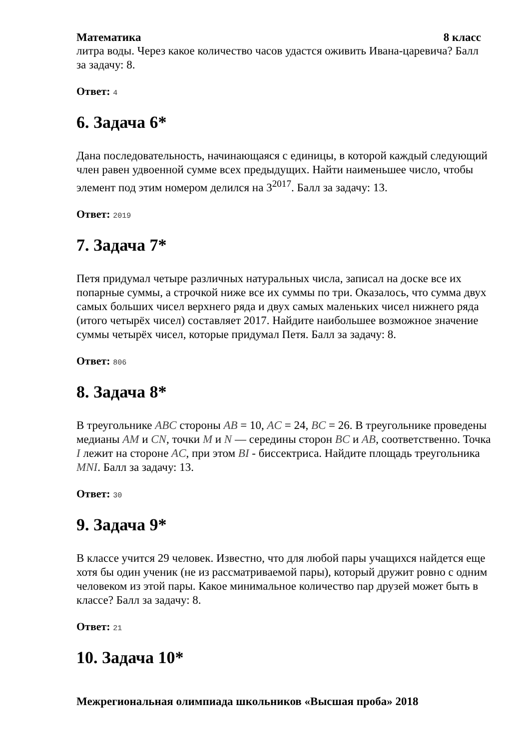Математика 8 класс
литра воды. Через какое количество часов удастся оживить Ивана-царевича? Балл за задачу: 8.
Ответ: 4
6. Задача 6*
Дана последовательность, начинающаяся с единицы, в которой каждый следующий член равен удвоенной сумме всех предыдущих. Найти наименьшее число, чтобы элемент под этим номером делился на 3<sup>2017</sup>. Балл за задачу: 13.
Ответ: 2019
7. Задача 7*
Петя придумал четыре различных натуральных числа, записал на доске все их попарные суммы, а строчкой ниже все их суммы по три. Оказалось, что сумма двух самых больших чисел верхнего ряда и двух самых маленьких чисел нижнего ряда (итого четырёх чисел) составляет 2017. Найдите наибольшее возможное значение суммы четырёх чисел, которые придумал Петя. Балл за задачу: 8.
Ответ: 806
8. Задача 8*
В треугольнике ABC стороны AB = 10, AC = 24, BC = 26. В треугольнике проведены медианы AM и CN, точки M и N — середины сторон BC и AB, соответственно. Точка I лежит на стороне AC, при этом BI - биссектриса. Найдите площадь треугольника MNI. Балл за задачу: 13.
Ответ: 30
9. Задача 9*
В классе учится 29 человек. Известно, что для любой пары учащихся найдется еще хотя бы один ученик (не из рассматриваемой пары), который дружит ровно с одним человеком из этой пары. Какое минимальное количество пар друзей может быть в классе? Балл за задачу: 8.
Ответ: 21
10. Задача 10*
Межрегиональная олимпиада школьников «Высшая проба» 2018